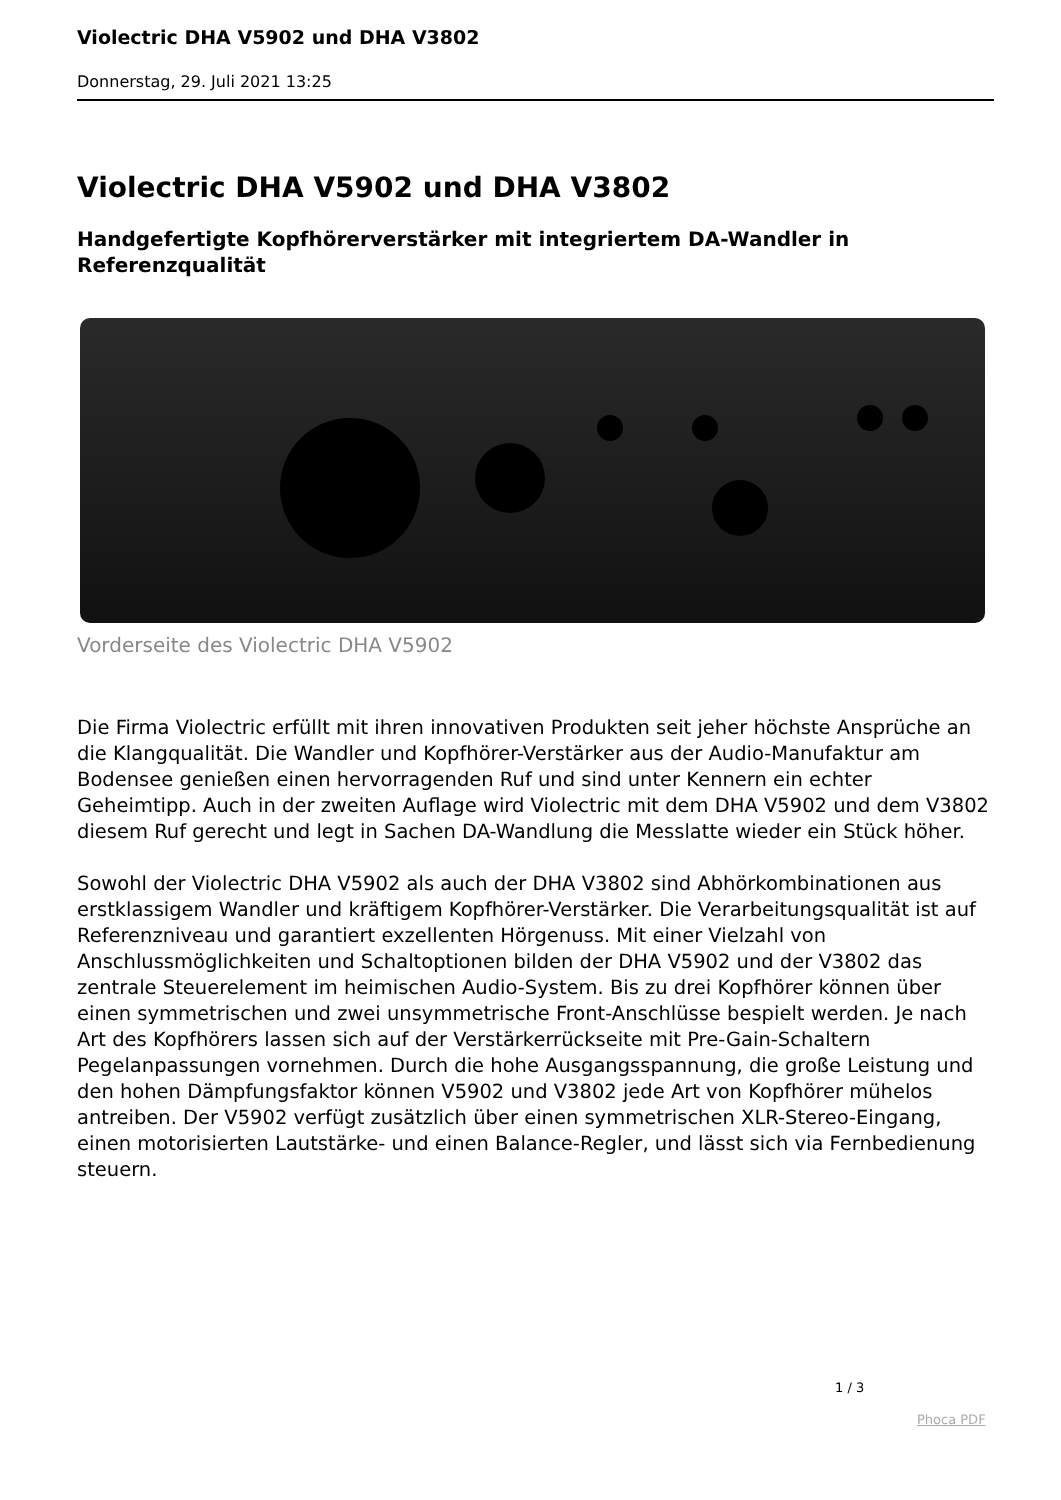Violectric DHA V5902 und DHA V3802
Donnerstag, 29. Juli 2021 13:25
Violectric DHA V5902 und DHA V3802
Handgefertigte Kopfhörerverstärker mit integriertem DA-Wandler in Referenzqualität
Vorderseite des Violectric DHA V5902
Die Firma Violectric erfüllt mit ihren innovativen Produkten seit jeher höchste Ansprüche an die Klangqualität. Die Wandler und Kopfhörer-Verstärker aus der Audio-Manufaktur am Bodensee genießen einen hervorragenden Ruf und sind unter Kennern ein echter Geheimtipp. Auch in der zweiten Auflage wird Violectric mit dem DHA V5902 und dem V3802 diesem Ruf gerecht und legt in Sachen DA-Wandlung die Messlatte wieder ein Stück höher.
Sowohl der Violectric DHA V5902 als auch der DHA V3802 sind Abhörkombinationen aus erstklassigem Wandler und kräftigem Kopfhörer-Verstärker. Die Verarbeitungsqualität ist auf Referenzniveau und garantiert exzellenten Hörgenuss. Mit einer Vielzahl von Anschlussmöglichkeiten und Schaltoptionen bilden der DHA V5902 und der V3802 das zentrale Steuerelement im heimischen Audio-System. Bis zu drei Kopfhörer können über einen symmetrischen und zwei unsymmetrische Front-Anschlüsse bespielt werden. Je nach Art des Kopfhörers lassen sich auf der Verstärkerrückseite mit Pre-Gain-Schaltern Pegelanpassungen vornehmen. Durch die hohe Ausgangsspannung, die große Leistung und den hohen Dämpfungsfaktor können V5902 und V3802 jede Art von Kopfhörer mühelos antreiben. Der V5902 verfügt zusätzlich über einen symmetrischen XLR-Stereo-Eingang, einen motorisierten Lautstärke- und einen Balance-Regler, und lässt sich via Fernbedienung steuern.
1 / 3
Phoca PDF